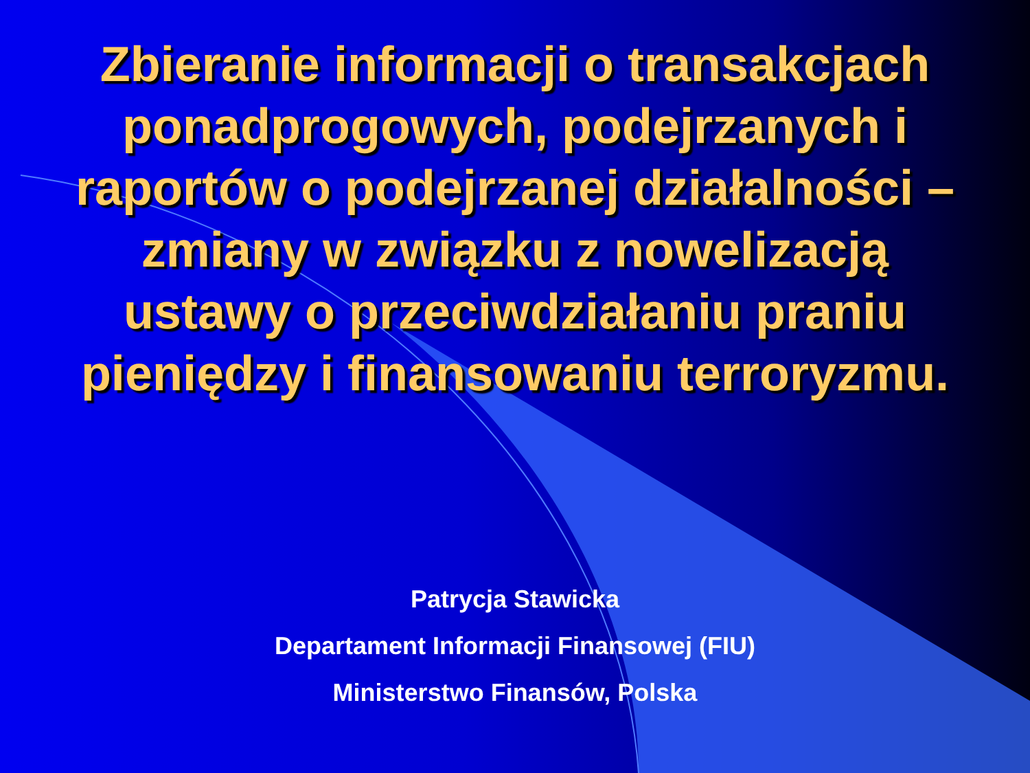Zbieranie informacji o transakcjach
ponadprogowych, podejrzanych i
raportów o podejrzanej działalności –
zmiany w związku z nowelizacją
ustawy o przeciwdziałaniu praniu
pieniędzy i finansowaniu terroryzmu.
Patrycja Stawicka
Departament Informacji Finansowej (FIU)
Ministerstwo Finansów, Polska